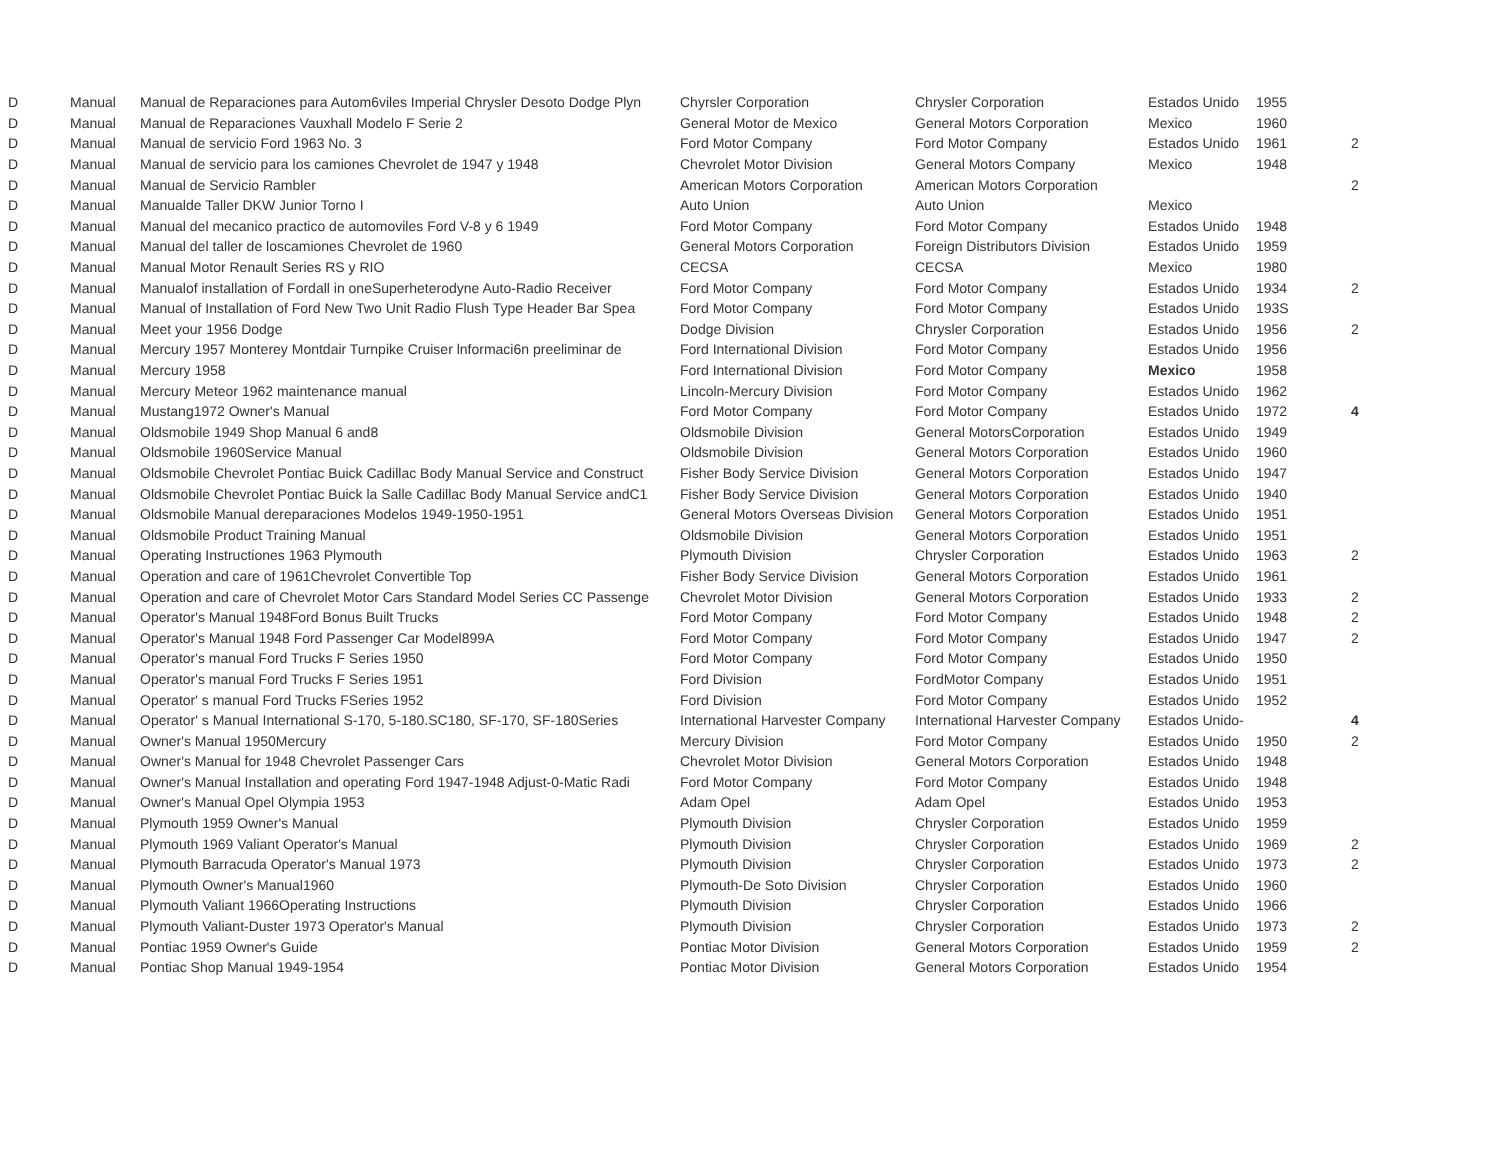| D | Manual | Manual de Reparaciones para Autom6viles Imperial Chrysler Desoto Dodge Plyn | Chyrsler Corporation | Chrysler Corporation | Estados Unido | 1955 | |
| D | Manual | Manual de Reparaciones Vauxhall Modelo F Serie 2 | General Motor de Mexico | General Motors Corporation | Mexico | 1960 | |
| D | Manual | Manual de servicio Ford 1963 No. 3 | Ford Motor Company | Ford Motor Company | Estados Unido | 1961 | 2 |
| D | Manual | Manual de servicio para los camiones Chevrolet de 1947 y 1948 | Chevrolet Motor Division | General Motors Company | Mexico | 1948 | |
| D | Manual | Manual de Servicio Rambler | American Motors Corporation | American Motors Corporation | | | 2 |
| D | Manual | Manualde Taller DKW Junior Torno I | Auto Union | Auto Union | Mexico | | |
| D | Manual | Manual del mecanico practico de automoviles Ford V-8 y 6 1949 | Ford Motor Company | Ford Motor Company | Estados Unido | 1948 | |
| D | Manual | Manual del taller de loscamiones Chevrolet de 1960 | General Motors Corporation | Foreign Distributors Division | Estados Unido | 1959 | |
| D | Manual | Manual Motor Renault Series RS y RIO | CECSA | CECSA | Mexico | 1980 | |
| D | Manual | Manualof installation of Fordall in oneSuperheterodyne Auto-Radio Receiver | Ford Motor Company | Ford Motor Company | Estados Unido | 1934 | 2 |
| D | Manual | Manual of Installation of Ford New Two Unit Radio Flush Type Header Bar Spea | Ford Motor Company | Ford Motor Company | Estados Unido | 193S | |
| D | Manual | Meet your 1956 Dodge | Dodge Division | Chrysler Corporation | Estados Unido | 1956 | 2 |
| D | Manual | Mercury 1957 Monterey Montdair Turnpike Cruiser lnformaci6n preeliminar de | Ford International Division | Ford Motor Company | Estados Unido | 1956 | |
| D | Manual | Mercury 1958 | Ford International Division | Ford Motor Company | Mexico | 1958 | |
| D | Manual | Mercury Meteor 1962 maintenance manual | Lincoln-Mercury Division | Ford Motor Company | Estados Unido | 1962 | |
| D | Manual | Mustang1972 Owner's Manual | Ford Motor Company | Ford Motor Company | Estados Unido | 1972 | 4 |
| D | Manual | Oldsmobile 1949 Shop Manual 6 and8 | Oldsmobile Division | General MotorsCorporation | Estados Unido | 1949 | |
| D | Manual | Oldsmobile 1960Service Manual | Oldsmobile Division | General Motors Corporation | Estados Unido | 1960 | |
| D | Manual | Oldsmobile Chevrolet Pontiac Buick Cadillac Body Manual Service and Construct | Fisher Body Service Division | General Motors Corporation | Estados Unido | 1947 | |
| D | Manual | Oldsmobile Chevrolet Pontiac Buick la Salle Cadillac Body Manual Service andC1 | Fisher Body Service Division | General Motors Corporation | Estados Unido | 1940 | |
| D | Manual | Oldsmobile Manual dereparaciones Modelos 1949-1950-1951 | General Motors Overseas Division | General Motors Corporation | Estados Unido | 1951 | |
| D | Manual | Oldsmobile Product Training Manual | Oldsmobile Division | General Motors Corporation | Estados Unido | 1951 | |
| D | Manual | Operating Instructiones 1963 Plymouth | Plymouth Division | Chrysler Corporation | Estados Unido | 1963 | 2 |
| D | Manual | Operation and care of 1961Chevrolet Convertible Top | Fisher Body Service Division | General Motors Corporation | Estados Unido | 1961 | |
| D | Manual | Operation and care of Chevrolet Motor Cars Standard Model Series CC Passenge | Chevrolet Motor Division | General Motors Corporation | Estados Unido | 1933 | 2 |
| D | Manual | Operator's Manual 1948Ford Bonus Built Trucks | Ford Motor Company | Ford Motor Company | Estados Unido | 1948 | 2 |
| D | Manual | Operator's Manual 1948 Ford Passenger Car Model899A | Ford Motor Company | Ford Motor Company | Estados Unido | 1947 | 2 |
| D | Manual | Operator's manual Ford Trucks F Series 1950 | Ford Motor Company | Ford Motor Company | Estados Unido | 1950 | |
| D | Manual | Operator's manual Ford Trucks F Series 1951 | Ford Division | FordMotor Company | Estados Unido | 1951 | |
| D | Manual | Operator' s manual Ford Trucks FSeries 1952 | Ford Division | Ford Motor Company | Estados Unido | 1952 | |
| D | Manual | Operator' s Manual International S-170, 5-180.SC180, SF-170, SF-180Series | International Harvester Company | International Harvester Company | Estados Unido- | | 4 |
| D | Manual | Owner's Manual 1950Mercury | Mercury Division | Ford Motor Company | Estados Unido | 1950 | 2 |
| D | Manual | Owner's Manual for 1948 Chevrolet Passenger Cars | Chevrolet Motor Division | General Motors Corporation | Estados Unido | 1948 | |
| D | Manual | Owner's Manual Installation and operating Ford 1947-1948 Adjust-0-Matic Radi | Ford Motor Company | Ford Motor Company | Estados Unido | 1948 | |
| D | Manual | Owner's Manual Opel Olympia 1953 | Adam Opel | Adam Opel | Estados Unido | 1953 | |
| D | Manual | Plymouth 1959 Owner's Manual | Plymouth Division | Chrysler Corporation | Estados Unido | 1959 | |
| D | Manual | Plymouth 1969 Valiant Operator's Manual | Plymouth Division | Chrysler Corporation | Estados Unido | 1969 | 2 |
| D | Manual | Plymouth Barracuda Operator's Manual 1973 | Plymouth Division | Chrysler Corporation | Estados Unido | 1973 | 2 |
| D | Manual | Plymouth Owner's Manual1960 | Plymouth-De Soto Division | Chrysler Corporation | Estados Unido | 1960 | |
| D | Manual | Plymouth Valiant 1966Operating Instructions | Plymouth Division | Chrysler Corporation | Estados Unido | 1966 | |
| D | Manual | Plymouth Valiant-Duster 1973 Operator's Manual | Plymouth Division | Chrysler Corporation | Estados Unido | 1973 | 2 |
| D | Manual | Pontiac 1959 Owner's Guide | Pontiac Motor Division | General Motors Corporation | Estados Unido | 1959 | 2 |
| D | Manual | Pontiac Shop Manual 1949-1954 | Pontiac Motor Division | General Motors Corporation | Estados Unido | 1954 | |